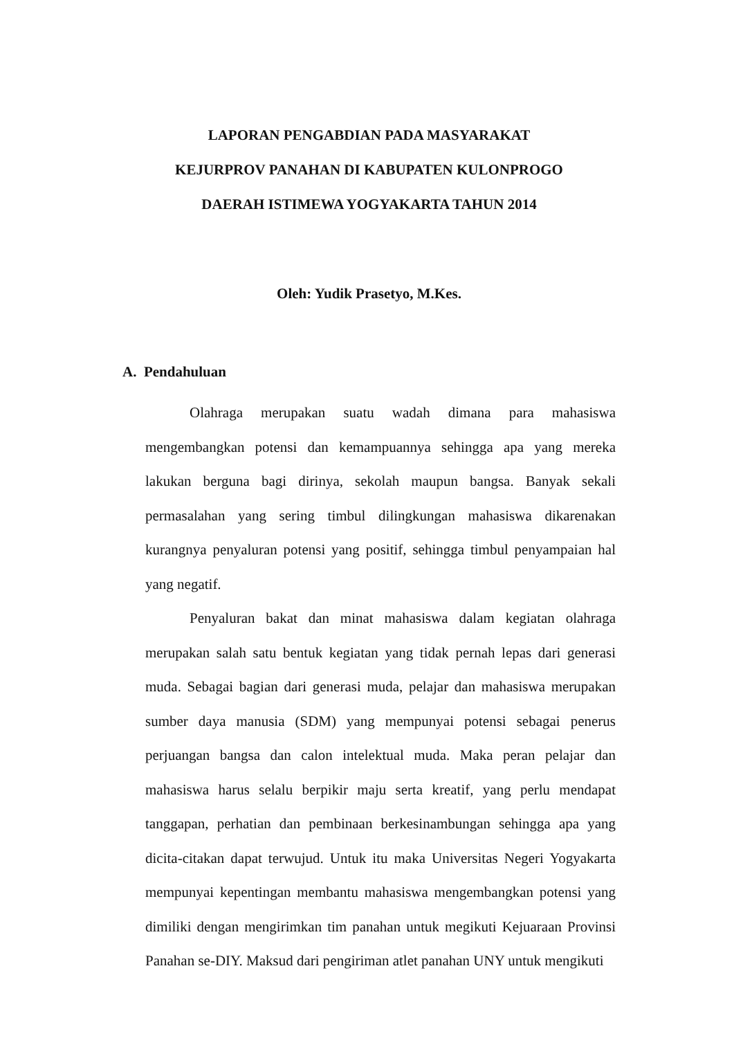LAPORAN PENGABDIAN PADA MASYARAKAT
KEJURPROV PANAHAN DI KABUPATEN KULONPROGO
DAERAH ISTIMEWA YOGYAKARTA TAHUN 2014
Oleh: Yudik Prasetyo, M.Kes.
A. Pendahuluan
Olahraga merupakan suatu wadah dimana para mahasiswa mengembangkan potensi dan kemampuannya sehingga apa yang mereka lakukan berguna bagi dirinya, sekolah maupun bangsa. Banyak sekali permasalahan yang sering timbul dilingkungan mahasiswa dikarenakan kurangnya penyaluran potensi yang positif, sehingga timbul penyampaian hal yang negatif.
Penyaluran bakat dan minat mahasiswa dalam kegiatan olahraga merupakan salah satu bentuk kegiatan yang tidak pernah lepas dari generasi muda. Sebagai bagian dari generasi muda, pelajar dan mahasiswa merupakan sumber daya manusia (SDM) yang mempunyai potensi sebagai penerus perjuangan bangsa dan calon intelektual muda. Maka peran pelajar dan mahasiswa harus selalu berpikir maju serta kreatif, yang perlu mendapat tanggapan, perhatian dan pembinaan berkesinambungan sehingga apa yang dicita-citakan dapat terwujud. Untuk itu maka Universitas Negeri Yogyakarta mempunyai kepentingan membantu mahasiswa mengembangkan potensi yang dimiliki dengan mengirimkan tim panahan untuk megikuti Kejuaraan Provinsi Panahan se-DIY. Maksud dari pengiriman atlet panahan UNY untuk mengikuti